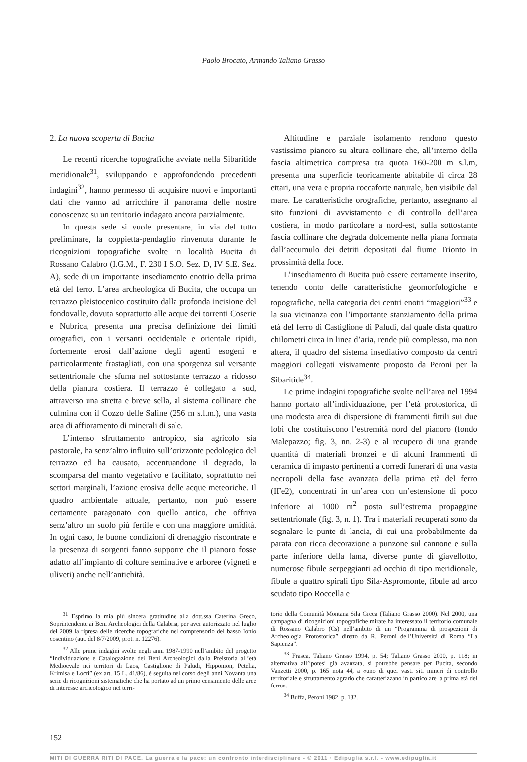Paolo Brocato, Armando Taliano Grasso
2. La nuova scoperta di Bucita
Le recenti ricerche topografiche avviate nella Sibaritide meridionale<sup>31</sup>, sviluppando e approfondendo precedenti indagini<sup>32</sup>, hanno permesso di acquisire nuovi e importanti dati che vanno ad arricchire il panorama delle nostre conoscenze su un territorio indagato ancora parzialmente.
In questa sede si vuole presentare, in via del tutto preliminare, la coppietta-pendaglio rinvenuta durante le ricognizioni topografiche svolte in località Bucita di Rossano Calabro (I.G.M., F. 230 I S.O. Sez. D, IV S.E. Sez. A), sede di un importante insediamento enotrio della prima età del ferro. L’area archeologica di Bucita, che occupa un terrazzo pleistocenico costituito dalla profonda incisione del fondovalle, dovuta soprattutto alle acque dei torrenti Coserie e Nubrica, presenta una precisa definizione dei limiti orografici, con i versanti occidentale e orientale ripidi, fortemente erosi dall’azione degli agenti esogeni e particolarmente frastagliati, con una sporgenza sul versante settentrionale che sfuma nel sottostante terrazzo a ridosso della pianura costiera. Il terrazzo è collegato a sud, attraverso una stretta e breve sella, al sistema collinare che culmina con il Cozzo delle Saline (256 m s.l.m.), una vasta area di affioramento di minerali di sale.
L’intenso sfruttamento antropico, sia agricolo sia pastorale, ha senz’altro influito sull’orizzonte pedologico del terrazzo ed ha causato, accentuandone il degrado, la scomparsa del manto vegetativo e facilitato, soprattutto nei settori marginali, l’azione erosiva delle acque meteoriche. Il quadro ambientale attuale, pertanto, non può essere certamente paragonato con quello antico, che offriva senz’altro un suolo più fertile e con una maggiore umidità. In ogni caso, le buone condizioni di drenaggio riscontrate e la presenza di sorgenti fanno supporre che il pianoro fosse adatto all’impianto di colture seminative e arboree (vigneti e uliveti) anche nell’antichità.
Altitudine e parziale isolamento rendono questo vastissimo pianoro su altura collinare che, all’interno della fascia altimetrica compresa tra quota 160-200 m s.l.m, presenta una superficie teoricamente abitabile di circa 28 ettari, una vera e propria roccaforte naturale, ben visibile dal mare. Le caratteristiche orografiche, pertanto, assegnano al sito funzioni di avvistamento e di controllo dell’area costiera, in modo particolare a nord-est, sulla sottostante fascia collinare che degrada dolcemente nella piana formata dall’accumulo dei detriti depositati dal fiume Trionto in prossimità della foce.
L’insediamento di Bucita può essere certamente inserito, tenendo conto delle caratteristiche geomorfologiche e topografiche, nella categoria dei centri enotri “maggiori”<sup>33</sup> e la sua vicinanza con l’importante stanziamento della prima età del ferro di Castiglione di Paludi, dal quale dista quattro chilometri circa in linea d’aria, rende più complesso, ma non altera, il quadro del sistema insediativo composto da centri maggiori collegati visivamente proposto da Peroni per la Sibaritide<sup>34</sup>.
Le prime indagini topografiche svolte nell’area nel 1994 hanno portato all’individuazione, per l’età protostorica, di una modesta area di dispersione di frammenti fittili sui due lobi che costituiscono l’estremità nord del pianoro (fondo Malepazzo; fig. 3, nn. 2-3) e al recupero di una grande quantità di materiali bronzei e di alcuni frammenti di ceramica di impasto pertinenti a corredi funerari di una vasta necropoli della fase avanzata della prima età del ferro (IFe2), concentrati in un’area con un’estensione di poco inferiore ai 1000 m<sup>2</sup> posta sull’estrema propaggine settentrionale (fig. 3, n. 1). Tra i materiali recuperati sono da segnalare le punte di lancia, di cui una probabilmente da parata con ricca decorazione a punzone sul cannone e sulla parte inferiore della lama, diverse punte di giavellotto, numerose fibule serpeggianti ad occhio di tipo meridionale, fibule a quattro spirali tipo Sila-Aspromonte, fibule ad arco scudato tipo Roccella e
<sup>31</sup> Esprimo la mia più sincera gratitudine alla dott.ssa Caterina Greco, Soprintendente ai Beni Archeologici della Calabria, per aver autorizzato nel luglio del 2009 la ripresa delle ricerche topografiche nel comprensorio del basso Ionio cosentino (aut. del 8/7/2009, prot. n. 12276).
<sup>32</sup> Alle prime indagini svolte negli anni 1987-1990 nell’ambito del progetto “Individuazione e Catalogazione dei Beni Archeologici dalla Preistoria all’età Medioevale nei territori di Laos, Castiglione di Paludi, Hipponion, Petelia, Krimisa e Locri” (ex art. 15 L. 41/86), è seguita nel corso degli anni Novanta una serie di ricognizioni sistematiche che ha portato ad un primo censimento delle aree di interesse archeologico nel terri-
torio della Comunità Montana Sila Greca (Taliano Grasso 2000). Nel 2000, una campagna di ricognizioni topografiche mirate ha interessato il territorio comunale di Rossano Calabro (Cs) nell’ambito di un “Programma di prospezioni di Archeologia Protostorica” diretto da R. Peroni dell’Università di Roma “La Sapienza”.
<sup>33</sup> Frasca, Taliano Grasso 1994, p. 54; Taliano Grasso 2000, p. 118; in alternativa all’ipotesi già avanzata, si potrebbe pensare per Bucita, secondo Vanzetti 2000, p. 165 nota 44, a «uno di quei vasti siti minori di controllo territoriale e sfruttamento agrario che caratterizzano in particolare la prima età del ferro».
<sup>34</sup> Buffa, Peroni 1982, p. 182.
152
MITI DI GUERRA RITI DI PACE. La guerra e la pace: un confronto interdisciplinare - © 2011 · Edipuglia s.r.l. - www.edipuglia.it